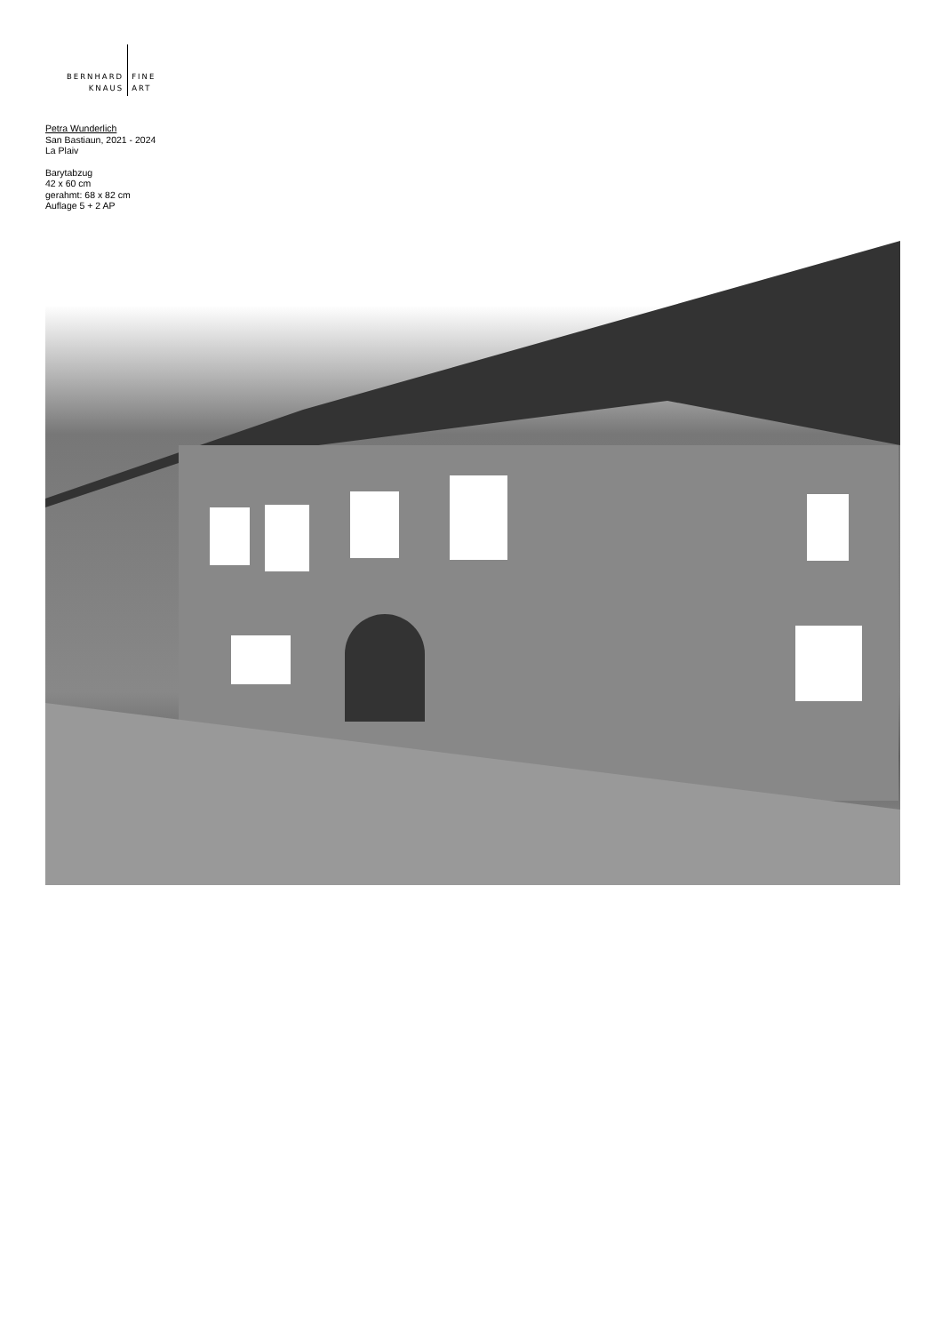BERNHARD
KNAUS
FINE
ART
Petra Wunderlich
San Bastiaun, 2021 - 2024
La Plaiv
Barytabzug
42 x 60 cm
gerahmt: 68 x 82 cm
Auflage 5 + 2 AP